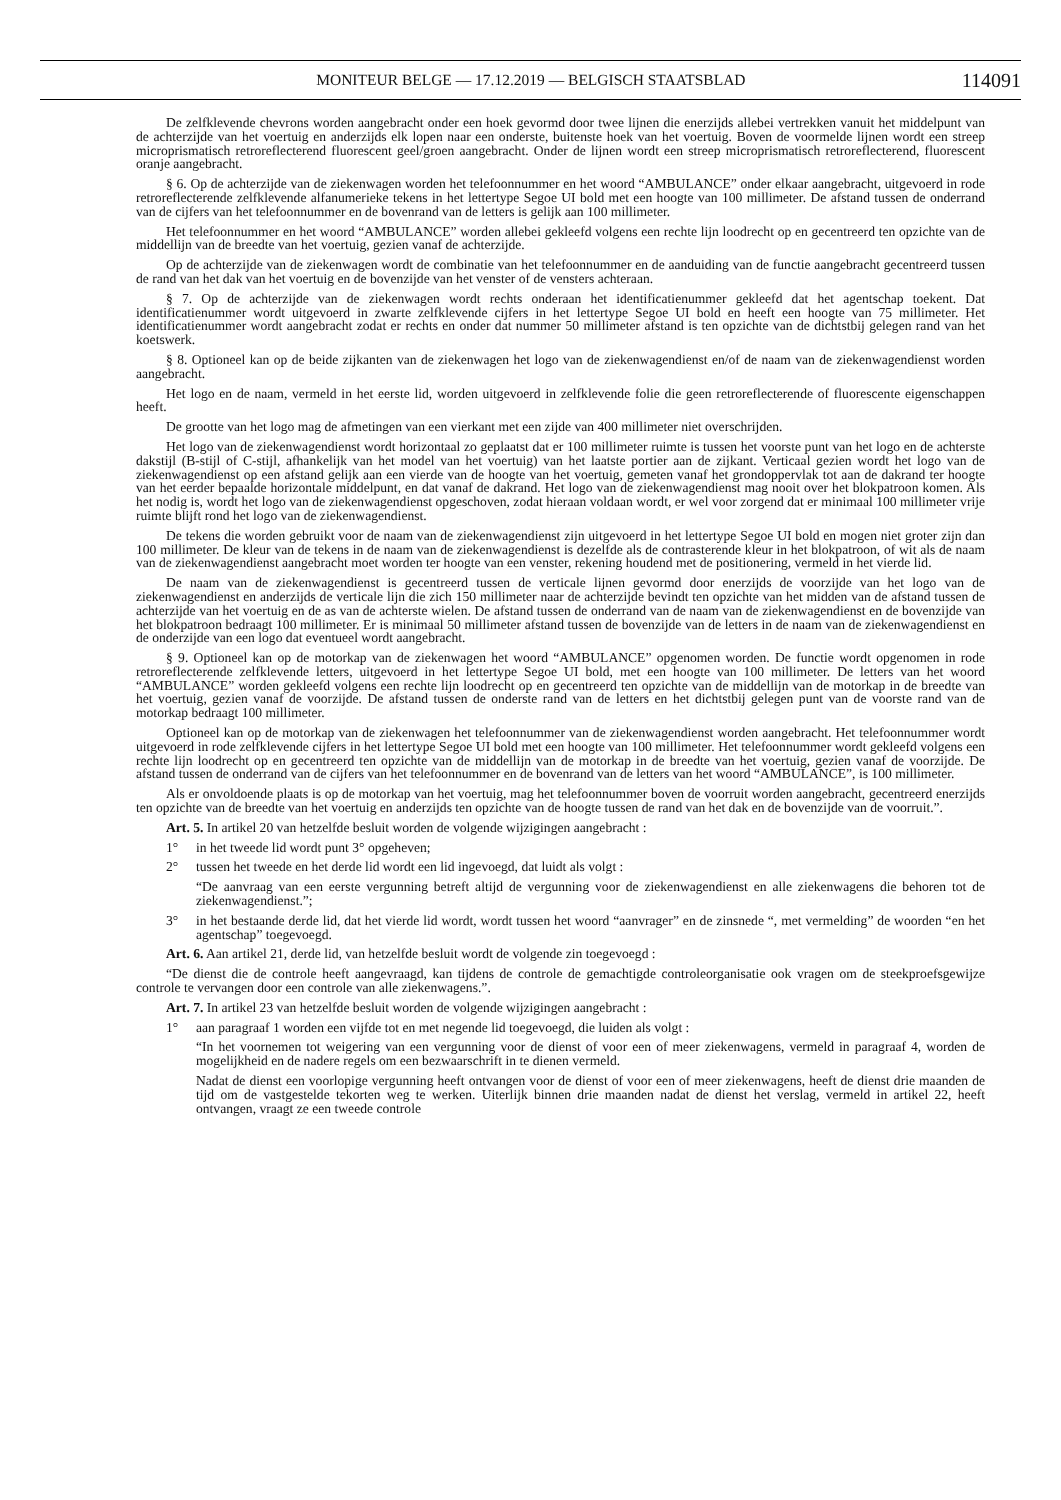MONITEUR BELGE — 17.12.2019 — BELGISCH STAATSBLAD
114091
De zelfklevende chevrons worden aangebracht onder een hoek gevormd door twee lijnen die enerzijds allebei vertrekken vanuit het middelpunt van de achterzijde van het voertuig en anderzijds elk lopen naar een onderste, buitenste hoek van het voertuig. Boven de voormelde lijnen wordt een streep microprismatisch retroreflecterend fluorescent geel/groen aangebracht. Onder de lijnen wordt een streep microprismatisch retroreflecterend, fluorescent oranje aangebracht.
§ 6. Op de achterzijde van de ziekenwagen worden het telefoonnummer en het woord “AMBULANCE” onder elkaar aangebracht, uitgevoerd in rode retroreflecterende zelfklevende alfanumerieke tekens in het lettertype Segoe UI bold met een hoogte van 100 millimeter. De afstand tussen de onderrand van de cijfers van het telefoonnummer en de bovenrand van de letters is gelijk aan 100 millimeter.
Het telefoonnummer en het woord “AMBULANCE” worden allebei gekleefd volgens een rechte lijn loodrecht op en gecentreerd ten opzichte van de middellijn van de breedte van het voertuig, gezien vanaf de achterzijde.
Op de achterzijde van de ziekenwagen wordt de combinatie van het telefoonnummer en de aanduiding van de functie aangebracht gecentreerd tussen de rand van het dak van het voertuig en de bovenzijde van het venster of de vensters achteraan.
§ 7. Op de achterzijde van de ziekenwagen wordt rechts onderaan het identificatienummer gekleefd dat het agentschap toekent. Dat identificatienummer wordt uitgevoerd in zwarte zelfklevende cijfers in het lettertype Segoe UI bold en heeft een hoogte van 75 millimeter. Het identificatienummer wordt aangebracht zodat er rechts en onder dat nummer 50 millimeter afstand is ten opzichte van de dichtstbij gelegen rand van het koetswerk.
§ 8. Optioneel kan op de beide zijkanten van de ziekenwagen het logo van de ziekenwagendienst en/of de naam van de ziekenwagendienst worden aangebracht.
Het logo en de naam, vermeld in het eerste lid, worden uitgevoerd in zelfklevende folie die geen retroreflecterende of fluorescente eigenschappen heeft.
De grootte van het logo mag de afmetingen van een vierkant met een zijde van 400 millimeter niet overschrijden.
Het logo van de ziekenwagendienst wordt horizontaal zo geplaatst dat er 100 millimeter ruimte is tussen het voorste punt van het logo en de achterste dakstijl (B-stijl of C-stijl, afhankelijk van het model van het voertuig) van het laatste portier aan de zijkant. Verticaal gezien wordt het logo van de ziekenwagendienst op een afstand gelijk aan een vierde van de hoogte van het voertuig, gemeten vanaf het grondoppervlak tot aan de dakrand ter hoogte van het eerder bepaalde horizontale middelpunt, en dat vanaf de dakrand. Het logo van de ziekenwagendienst mag nooit over het blokpatroon komen. Als het nodig is, wordt het logo van de ziekenwagendienst opgeschoven, zodat hieraan voldaan wordt, er wel voor zorgend dat er minimaal 100 millimeter vrije ruimte blijft rond het logo van de ziekenwagendienst.
De tekens die worden gebruikt voor de naam van de ziekenwagendienst zijn uitgevoerd in het lettertype Segoe UI bold en mogen niet groter zijn dan 100 millimeter. De kleur van de tekens in de naam van de ziekenwagendienst is dezelfde als de contrasterende kleur in het blokpatroon, of wit als de naam van de ziekenwagendienst aangebracht moet worden ter hoogte van een venster, rekening houdend met de positionering, vermeld in het vierde lid.
De naam van de ziekenwagendienst is gecentreerd tussen de verticale lijnen gevormd door enerzijds de voorzijde van het logo van de ziekenwagendienst en anderzijds de verticale lijn die zich 150 millimeter naar de achterzijde bevindt ten opzichte van het midden van de afstand tussen de achterzijde van het voertuig en de as van de achterste wielen. De afstand tussen de onderrand van de naam van de ziekenwagendienst en de bovenzijde van het blokpatroon bedraagt 100 millimeter. Er is minimaal 50 millimeter afstand tussen de bovenzijde van de letters in de naam van de ziekenwagendienst en de onderzijde van een logo dat eventueel wordt aangebracht.
§ 9. Optioneel kan op de motorkap van de ziekenwagen het woord “AMBULANCE” opgenomen worden. De functie wordt opgenomen in rode retroreflecterende zelfklevende letters, uitgevoerd in het lettertype Segoe UI bold, met een hoogte van 100 millimeter. De letters van het woord “AMBULANCE” worden gekleefd volgens een rechte lijn loodrecht op en gecentreerd ten opzichte van de middellijn van de motorkap in de breedte van het voertuig, gezien vanaf de voorzijde. De afstand tussen de onderste rand van de letters en het dichtstbij gelegen punt van de voorste rand van de motorkap bedraagt 100 millimeter.
Optioneel kan op de motorkap van de ziekenwagen het telefoonnummer van de ziekenwagendienst worden aangebracht. Het telefoonnummer wordt uitgevoerd in rode zelfklevende cijfers in het lettertype Segoe UI bold met een hoogte van 100 millimeter. Het telefoonnummer wordt gekleefd volgens een rechte lijn loodrecht op en gecentreerd ten opzichte van de middellijn van de motorkap in de breedte van het voertuig, gezien vanaf de voorzijde. De afstand tussen de onderrand van de cijfers van het telefoonnummer en de bovenrand van de letters van het woord “AMBULANCE”, is 100 millimeter.
Als er onvoldoende plaats is op de motorkap van het voertuig, mag het telefoonnummer boven de voorruit worden aangebracht, gecentreerd enerzijds ten opzichte van de breedte van het voertuig en anderzijds ten opzichte van de hoogte tussen de rand van het dak en de bovenzijde van de voorruit.”.
Art. 5. In artikel 20 van hetzelfde besluit worden de volgende wijzigingen aangebracht :
1° in het tweede lid wordt punt 3° opgeheven;
2° tussen het tweede en het derde lid wordt een lid ingevoegd, dat luidt als volgt :
“De aanvraag van een eerste vergunning betreft altijd de vergunning voor de ziekenwagendienst en alle ziekenwagens die behoren tot de ziekenwagendienst.”;
3° in het bestaande derde lid, dat het vierde lid wordt, wordt tussen het woord “aanvrager” en de zinsnede “, met vermelding” de woorden “en het agentschap” toegevoegd.
Art. 6. Aan artikel 21, derde lid, van hetzelfde besluit wordt de volgende zin toegevoegd :
“De dienst die de controle heeft aangevraagd, kan tijdens de controle de gemachtigde controleorganisatie ook vragen om de steekproefsgewijze controle te vervangen door een controle van alle ziekenwagens.”.
Art. 7. In artikel 23 van hetzelfde besluit worden de volgende wijzigingen aangebracht :
1° aan paragraaf 1 worden een vijfde tot en met negende lid toegevoegd, die luiden als volgt :
“In het voornemen tot weigering van een vergunning voor de dienst of voor een of meer ziekenwagens, vermeld in paragraaf 4, worden de mogelijkheid en de nadere regels om een bezwaarschrift in te dienen vermeld.
Nadat de dienst een voorlopige vergunning heeft ontvangen voor de dienst of voor een of meer ziekenwagens, heeft de dienst drie maanden de tijd om de vastgestelde tekorten weg te werken. Uiterlijk binnen drie maanden nadat de dienst het verslag, vermeld in artikel 22, heeft ontvangen, vraagt ze een tweede controle